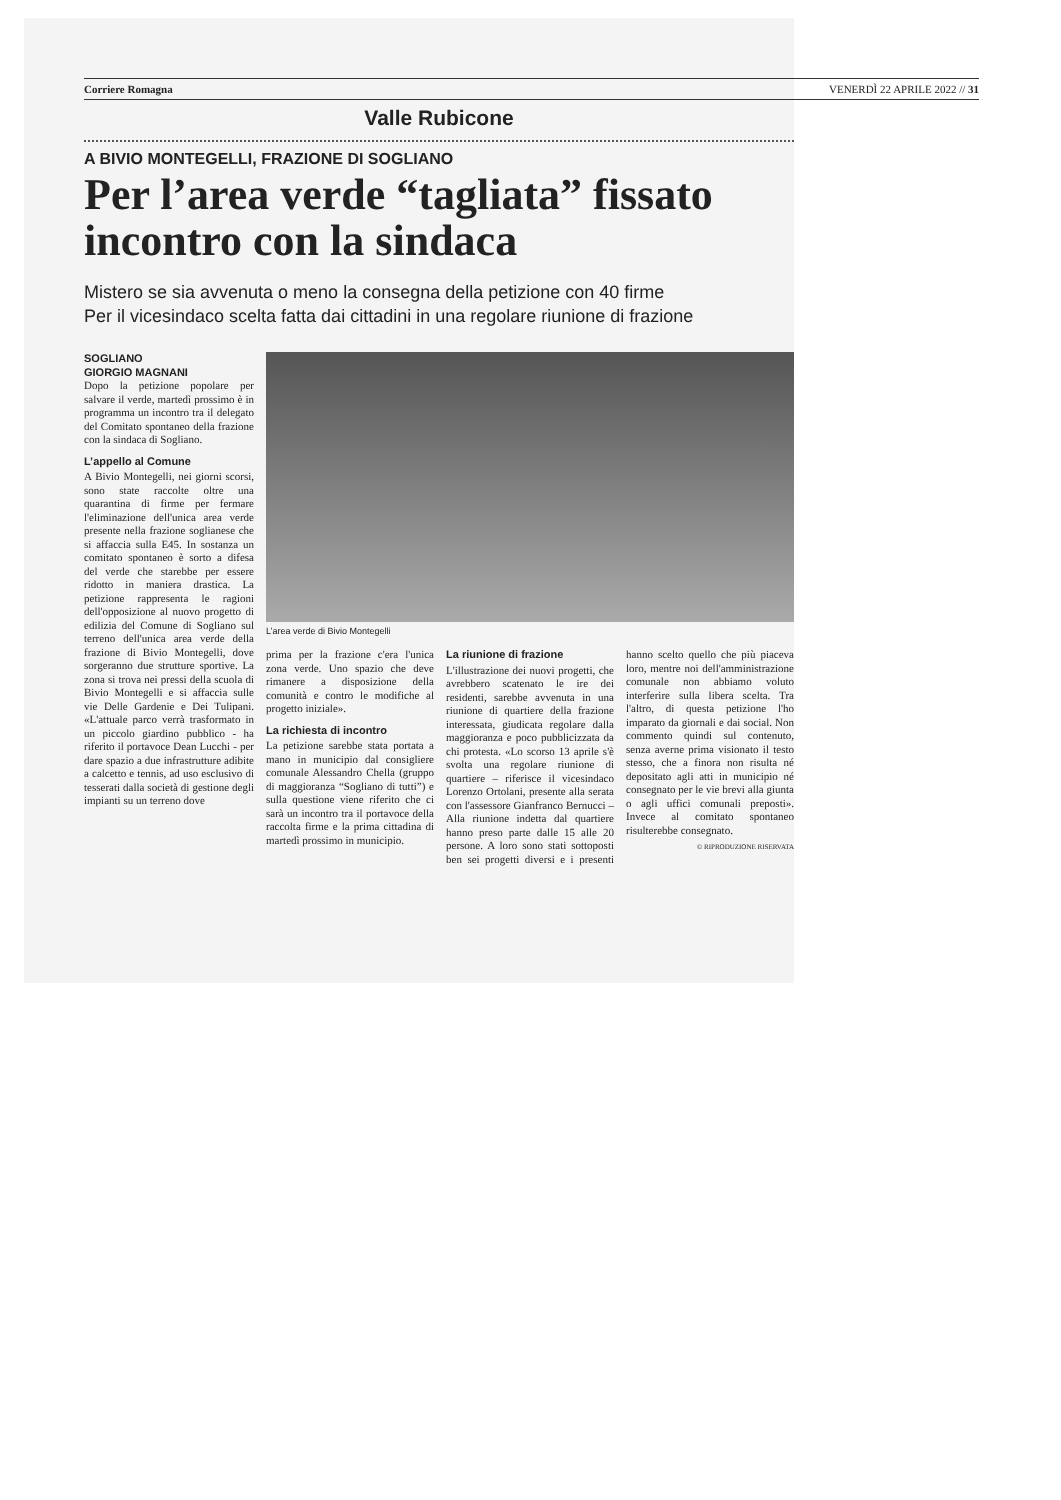Corriere Romagna VENERDÌ 22 APRILE 2022 // 31
Valle Rubicone
A BIVIO MONTEGELLI, FRAZIONE DI SOGLIANO
Per l’area verde “tagliata” fissato incontro con la sindaca
Mistero se sia avvenuta o meno la consegna della petizione con 40 firme
Per il vicesindaco scelta fatta dai cittadini in una regolare riunione di frazione
SOGLIANO
GIORGIO MAGNANI
Dopo la petizione popolare per salvare il verde, martedì prossimo è in programma un incontro tra il delegato del Comitato spontaneo della frazione con la sindaca di Sogliano.
L’appello al Comune
A Bivio Montegelli, nei giorni scorsi, sono state raccolte oltre una quarantina di firme per fermare l'eliminazione dell'unica area verde presente nella frazione soglianese che si affaccia sulla E45. In sostanza un comitato spontaneo è sorto a difesa del verde che starebbe per essere ridotto in maniera drastica. La petizione rappresenta le ragioni dell'opposizione al nuovo progetto di edilizia del Comune di Sogliano sul terreno dell'unica area verde della frazione di Bivio Montegelli, dove sorgeranno due strutture sportive. La zona si trova nei pressi della scuola di Bivio Montegelli e si affaccia sulle vie Delle Gardenie e Dei Tulipani. «L'attuale parco verrà trasformato in un piccolo giardino pubblico - ha riferito il portavoce Dean Lucchi - per dare spazio a due infrastrutture adibite a calcetto e tennis, ad uso esclusivo di tesserati dalla società di gestione degli impianti su un terreno dove
L’area verde di Bivio Montegelli
prima per la frazione c'era l'unica zona verde. Uno spazio che deve rimanere a disposizione della comunità e contro le modifiche al progetto iniziale».
La richiesta di incontro
La petizione sarebbe stata portata a mano in municipio dal consigliere comunale Alessandro Chella (gruppo di maggioranza “Sogliano di tutti”) e sulla questione viene riferito che ci sarà un incontro tra il portavoce della raccolta firme e la prima cittadina di martedì prossimo in municipio.
La riunione di frazione
L'illustrazione dei nuovi progetti, che avrebbero scatenato le ire dei residenti, sarebbe avvenuta in una riunione di quartiere della frazione interessata, giudicata regolare dalla maggioranza e poco pubblicizzata da chi protesta. «Lo scorso 13 aprile s'è svolta una regolare riunione di quartiere – riferisce il vicesindaco Lorenzo Ortolani, presente alla serata con l'assessore Gianfranco Bernucci – Alla riunione indetta dal quartiere hanno preso parte dalle 15 alle 20 persone. A loro sono stati sottoposti ben sei progetti diversi e i presenti hanno scelto quello che più piaceva loro, mentre noi dell'amministrazione comunale non abbiamo voluto interferire sulla libera scelta. Tra l'altro, di questa petizione l'ho imparato da giornali e dai social. Non commento quindi sul contenuto, senza averne prima visionato il testo stesso, che a finora non risulta né depositato agli atti in municipio né consegnato per le vie brevi alla giunta o agli uffici comunali preposti». Invece al comitato spontaneo risulterebbe consegnato.
© RIPRODUZIONE RISERVATA